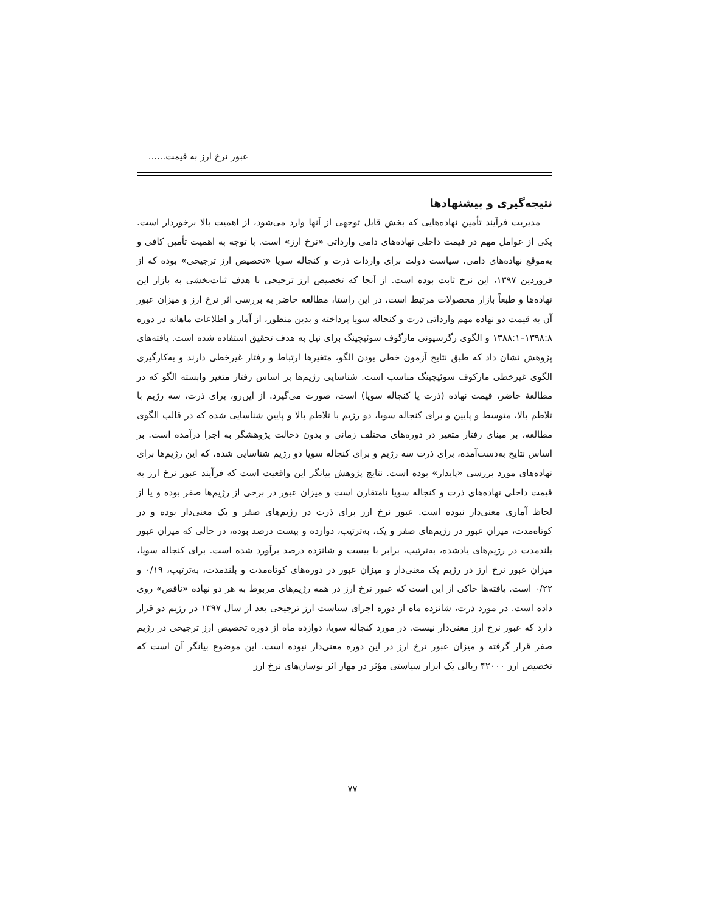عبور نرخ ارز به قیمت......
نتیجه‌گیری و پیشنهادها
مدیریت فرآیند تأمین نهاده‌هایی که بخش قابل توجهی از آنها وارد می‌شود، از اهمیت بالا برخوردار است. یکی از عوامل مهم در قیمت داخلی نهاده‌های دامی وارداتی «نرخ ارز» است. با توجه به اهمیت تأمین کافی و به‌موقع نهاده‌های دامی، سیاست دولت برای واردات ذرت و کنجاله سویا «تخصیص ارز ترجیحی» بوده که از فروردین ۱۳۹۷، این نرخ ثابت بوده است. از آنجا که تخصیص ارز ترجیحی با هدف ثبات‌بخشی به بازار این نهاده‌ها و طبعاً بازار محصولات مرتبط است، در این راستا، مطالعه حاضر به بررسی اثر نرخ ارز و میزان عبور آن به قیمت دو نهاده مهم وارداتی ذرت و کنجاله سویا پرداخته و بدین منظور، از آمار و اطلاعات ماهانه در دوره ۱۳۹۸:۸–۱۳۸۸:۱ و الگوی رگرسیونی مارگوف سوئیچینگ برای نیل به هدف تحقیق استفاده شده است. یافته‌های پژوهش نشان داد که طبق نتایج آزمون خطی بودن الگو، متغیرها ارتباط و رفتار غیرخطی دارند و به‌کارگیری الگوی غیرخطی مارکوف سوئیچینگ مناسب است. شناسایی رژیم‌ها بر اساس رفتار متغیر وابسته الگو که در مطالعهٔ حاضر، قیمت نهاده (ذرت یا کنجاله سویا) است، صورت می‌گیرد. از این‌رو، برای ذرت، سه رژیم با تلاطم بالا، متوسط و پایین و برای کنجاله سویا، دو رژیم با تلاطم بالا و پایین شناسایی شده که در قالب الگوی مطالعه، بر مبنای رفتار متغیر در دوره‌های مختلف زمانی و بدون دخالت پژوهشگر به اجرا درآمده است. بر اساس نتایج به‌دست‌آمده، برای ذرت سه رژیم و برای کنجاله سویا دو رژیم شناسایی شده، که این رژیم‌ها برای نهاده‌های مورد بررسی «پایدار» بوده است. نتایج پژوهش بیانگر این واقعیت است که فرآیند عبور نرخ ارز به قیمت داخلی نهاده‌های ذرت و کنجاله سویا نامتقارن است و میزان عبور در برخی از رژیم‌ها صفر بوده و یا از لحاظ آماری معنی‌دار نبوده است. عبور نرخ ارز برای ذرت در رژیم‌های صفر و یک معنی‌دار بوده و در کوتاه‌مدت، میزان عبور در رژیم‌های صفر و یک، به‌ترتیب، دوازده و بیست درصد بوده، در حالی که میزان عبور بلندمدت در رژیم‌های یادشده، به‌ترتیب، برابر با بیست و شانزده درصد برآورد شده است. برای کنجاله سویا، میزان عبور نرخ ارز در رژیم یک معنی‌دار و میزان عبور در دوره‌های کوتاه‌مدت و بلندمدت، به‌ترتیب، ۰/۱۹ و ۰/۲۲ است. یافته‌ها حاکی از این است که عبور نرخ ارز در همه رژیم‌های مربوط به هر دو نهاده «ناقص» روی داده است. در مورد ذرت، شانزده ماه از دوره اجرای سیاست ارز ترجیحی بعد از سال ۱۳۹۷ در رژیم دو قرار دارد که عبور نرخ ارز معنی‌دار نیست. در مورد کنجاله سویا، دوازده ماه از دوره تخصیص ارز ترجیحی در رژیم صفر قرار گرفته و میزان عبور نرخ ارز در این دوره معنی‌دار نبوده است. این موضوع بیانگر آن است که تخصیص ارز ۴۲۰۰۰ ریالی یک ابزار سیاستی مؤثر در مهار اثر نوسان‌های نرخ ارز
۷۷